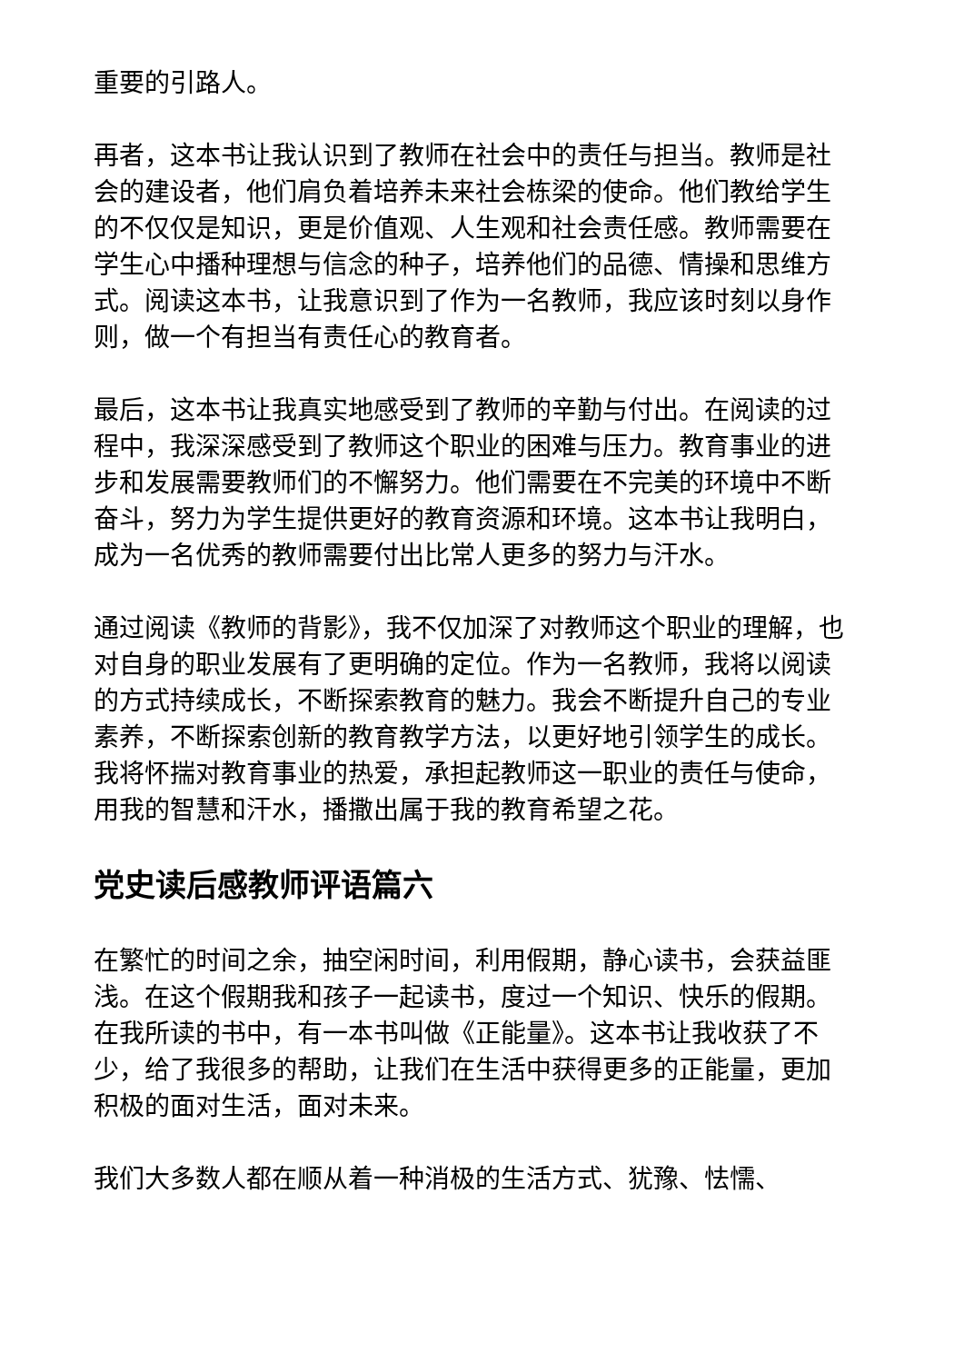重要的引路人。
再者，这本书让我认识到了教师在社会中的责任与担当。教师是社会的建设者，他们肩负着培养未来社会栋梁的使命。他们教给学生的不仅仅是知识，更是价值观、人生观和社会责任感。教师需要在学生心中播种理想与信念的种子，培养他们的品德、情操和思维方式。阅读这本书，让我意识到了作为一名教师，我应该时刻以身作则，做一个有担当有责任心的教育者。
最后，这本书让我真实地感受到了教师的辛勤与付出。在阅读的过程中，我深深感受到了教师这个职业的困难与压力。教育事业的进步和发展需要教师们的不懈努力。他们需要在不完美的环境中不断奋斗，努力为学生提供更好的教育资源和环境。这本书让我明白，成为一名优秀的教师需要付出比常人更多的努力与汗水。
通过阅读《教师的背影》，我不仅加深了对教师这个职业的理解，也对自身的职业发展有了更明确的定位。作为一名教师，我将以阅读的方式持续成长，不断探索教育的魅力。我会不断提升自己的专业素养，不断探索创新的教育教学方法，以更好地引领学生的成长。我将怀揣对教育事业的热爱，承担起教师这一职业的责任与使命，用我的智慧和汗水，播撒出属于我的教育希望之花。
党史读后感教师评语篇六
在繁忙的时间之余，抽空闲时间，利用假期，静心读书，会获益匪浅。在这个假期我和孩子一起读书，度过一个知识、快乐的假期。在我所读的书中，有一本书叫做《正能量》。这本书让我收获了不少，给了我很多的帮助，让我们在生活中获得更多的正能量，更加积极的面对生活，面对未来。
我们大多数人都在顺从着一种消极的生活方式、犹豫、怯懦、